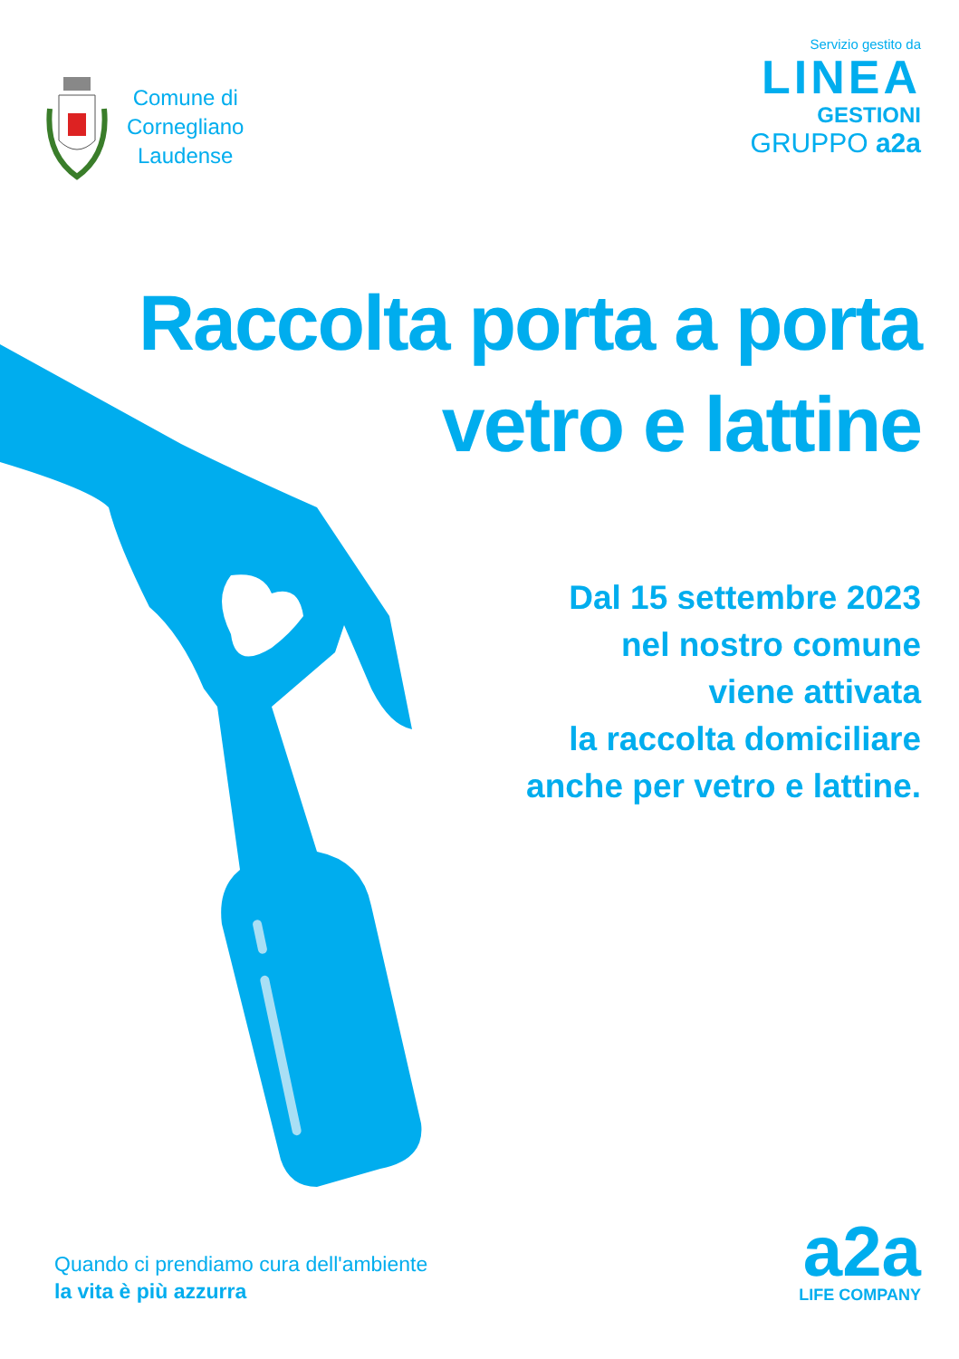Comune di
Cornegliano
Laudense
Servizio gestito da
LINEA
GESTIONI
GRUPPO a2a
Raccolta porta a porta
vetro e lattine
Dal 15 settembre 2023
nel nostro comune
viene attivata
la raccolta domiciliare
anche per vetro e lattine.
Quando ci prendiamo cura dell'ambiente
la vita è più azzurra
a2a
LIFE COMPANY